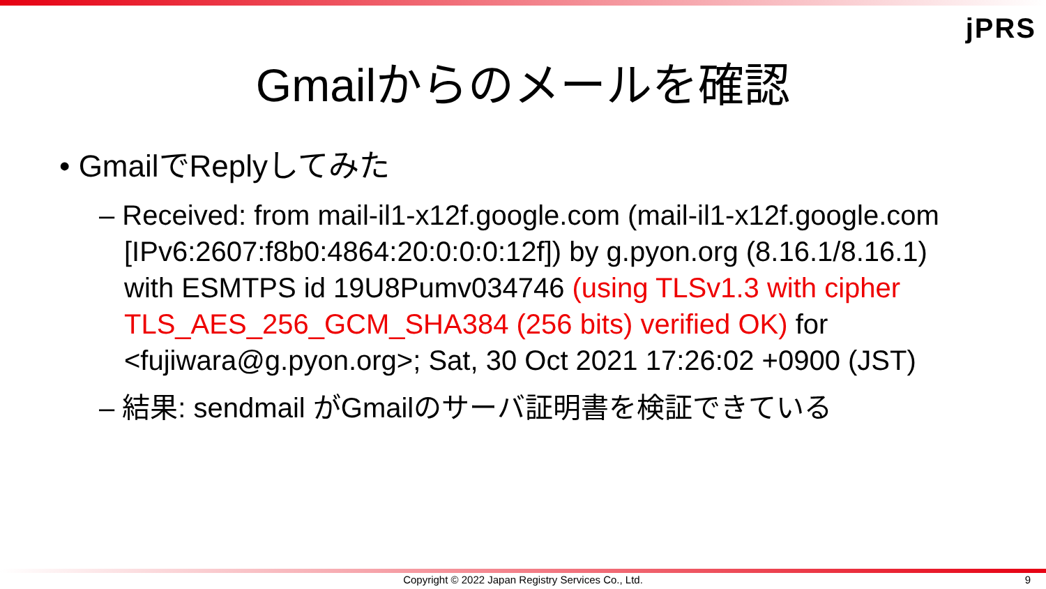jPRS
Gmailからのメールを確認
• GmailでReplyしてみた
– Received: from mail-il1-x12f.google.com (mail-il1-x12f.google.com [IPv6:2607:f8b0:4864:20:0:0:0:12f]) by g.pyon.org (8.16.1/8.16.1) with ESMTPS id 19U8Pumv034746 (using TLSv1.3 with cipher TLS_AES_256_GCM_SHA384 (256 bits) verified OK) for <fujiwara@g.pyon.org>; Sat, 30 Oct 2021 17:26:02 +0900 (JST)
– 結果: sendmail がGmailのサーバ証明書を検証できている
Copyright © 2022 Japan Registry Services Co., Ltd. 9